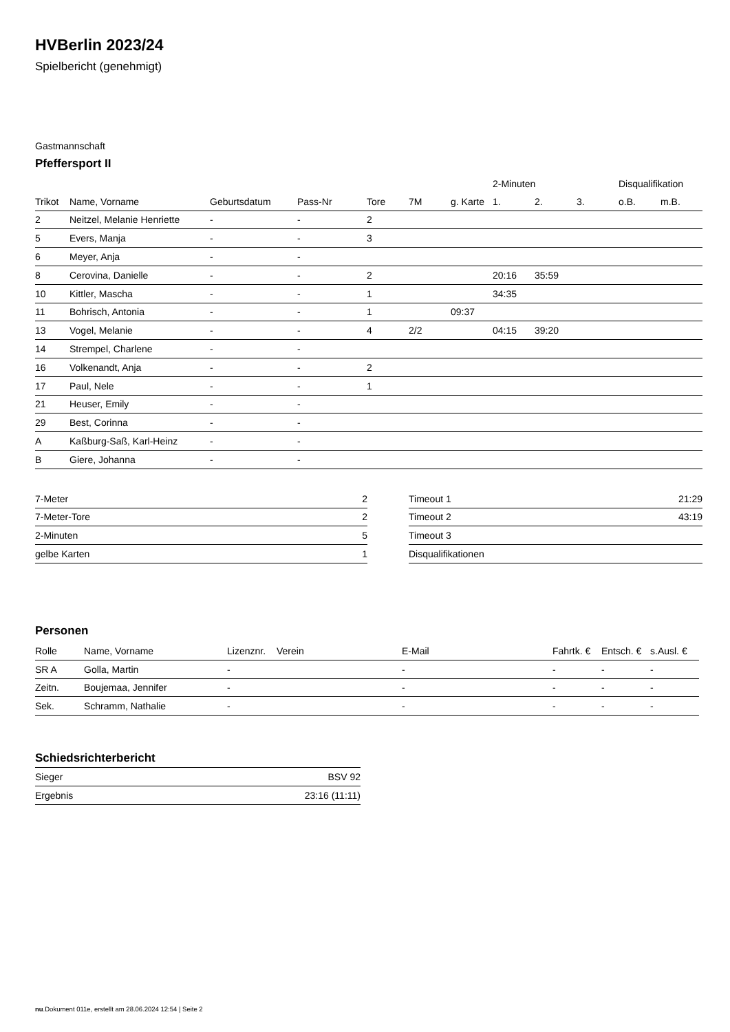HVBerlin 2023/24
Spielbericht (genehmigt)
Gastmannschaft
Pfeffersport II
| | | | | | | | 2-Minuten | | | Disqualifikation | |
| --- | --- | --- | --- | --- | --- | --- | --- | --- | --- | --- | --- |
| Trikot | Name, Vorname | Geburtsdatum | Pass-Nr | Tore | 7M | g. Karte | 1. | 2. | 3. | o.B. | m.B. |
| 2 | Neitzel, Melanie Henriette | - | - | 2 | | | | | | | |
| 5 | Evers, Manja | - | - | 3 | | | | | | | |
| 6 | Meyer, Anja | - | - | | | | | | | | |
| 8 | Cerovina, Danielle | - | - | 2 | | | 20:16 | 35:59 | | | |
| 10 | Kittler, Mascha | - | - | 1 | | | 34:35 | | | | |
| 11 | Bohrisch, Antonia | - | - | 1 | | 09:37 | | | | | |
| 13 | Vogel, Melanie | - | - | 4 | 2/2 | | 04:15 | 39:20 | | | |
| 14 | Strempel, Charlene | - | - | | | | | | | | |
| 16 | Volkenandt, Anja | - | - | 2 | | | | | | | |
| 17 | Paul, Nele | - | - | 1 | | | | | | | |
| 21 | Heuser, Emily | - | - | | | | | | | | |
| 29 | Best, Corinna | - | - | | | | | | | | |
| A | Kaßburg-Saß, Karl-Heinz | - | - | | | | | | | | |
| B | Giere, Johanna | - | - | | | | | | | | |
| 7-Meter | 2 |
| 7-Meter-Tore | 2 |
| 2-Minuten | 5 |
| gelbe Karten | 1 |
| Timeout 1 | 21:29 |
| Timeout 2 | 43:19 |
| Timeout 3 | |
| Disqualifikationen | |
Personen
| Rolle | Name, Vorname | Lizenznr. | Verein | E-Mail | Fahrtk. € | Entsch. € | s.Ausl. € |
| --- | --- | --- | --- | --- | --- | --- | --- |
| SR A | Golla, Martin | - | | - | - | - | - |
| Zeitn. | Boujemaa, Jennifer | - | | - | - | - | - |
| Sek. | Schramm, Nathalie | - | | - | - | - | - |
Schiedsrichterbericht
| Sieger | BSV 92 |
| Ergebnis | 23:16 (11:11) |
nu.Dokument 011e, erstellt am 28.06.2024 12:54 | Seite 2